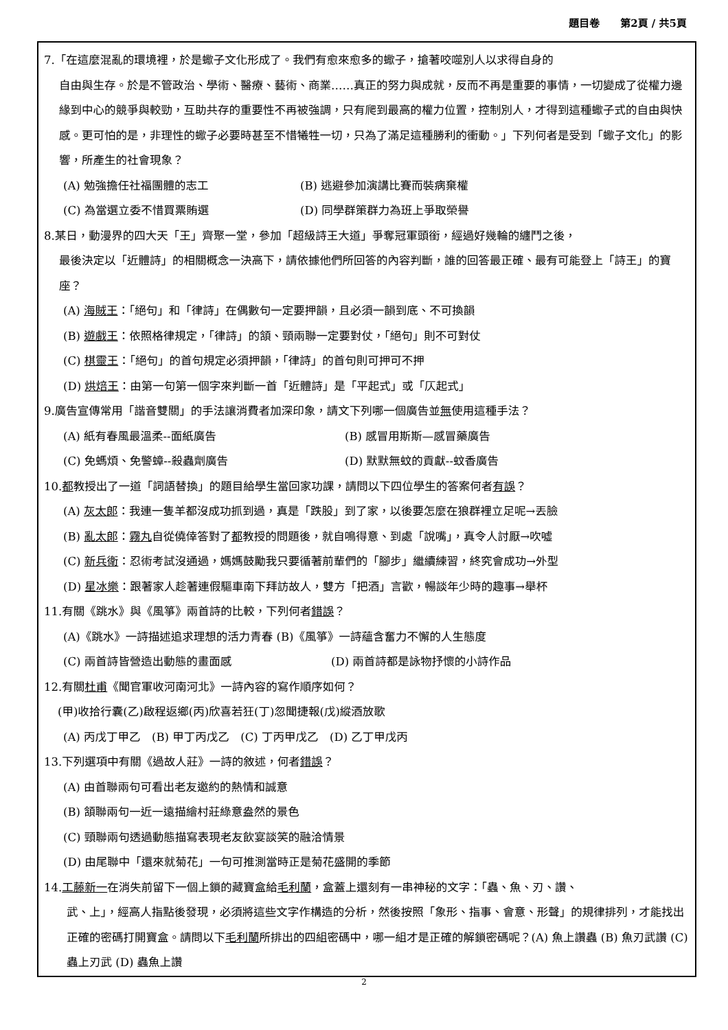題目卷　　第2頁 / 共5頁
7.「在這麼混亂的環境裡，於是蠍子文化形成了。我們有愈來愈多的蠍子，搶著咬噬別人以求得自身的
自由與生存。於是不管政治、學術、醫療、藝術、商業……真正的努力與成就，反而不再是重要的事情，一切變成了從權力邊緣到中心的競爭與較勁，互助共存的重要性不再被強調，只有爬到最高的權力位置，控制別人，才得到這種蠍子式的自由與快感。更可怕的是，非理性的蠍子必要時甚至不惜犧牲一切，只為了滿足這種勝利的衝動。」下列何者是受到「蠍子文化」的影響，所產生的社會現象？
(A) 勉強擔任社福團體的志工 (B) 逃避參加演講比賽而裝病棄權
(C) 為當選立委不惜買票賄選 (D) 同學群策群力為班上爭取榮譽
8.某日，動漫界的四大天「王」齊聚一堂，參加「超級詩王大道」爭奪冠軍頭銜，經過好幾輪的纏鬥之後，
最後決定以「近體詩」的相關概念一決高下，請依據他們所回答的內容判斷，誰的回答最正確、最有可能登上「詩王」的寶座？
(A) 海賊王：「絕句」和「律詩」在偶數句一定要押韻，且必須一韻到底、不可換韻
(B) 遊戲王：依照格律規定，「律詩」的頷、頸兩聯一定要對仗，「絕句」則不可對仗
(C) 棋靈王：「絕句」的首句規定必須押韻，「律詩」的首句則可押可不押
(D) 烘焙王：由第一句第一個字來判斷一首「近體詩」是「平起式」或「仄起式」
9.廣告宣傳常用「諧音雙關」的手法讓消費者加深印象，請文下列哪一個廣告並無使用這種手法？
(A) 紙有春風最溫柔--面紙廣告 (B) 感冒用斯斯—感冒藥廣告
(C) 免螞煩、免警蟑--殺蟲劑廣告 (D) 默默無蚊的貢獻--蚊香廣告
10.都教授出了一道「詞語替換」的題目給學生當回家功課，請問以下四位學生的答案何者有誤？
(A) 灰太郎：我連一隻羊都沒成功抓到過，真是「跌股」到了家，以後要怎麼在狼群裡立足呢→丟臉
(B) 亂太郎：霧丸自從僥倖答對了都教授的問題後，就自鳴得意、到處「說嘴」，真令人討厭→吹噓
(C) 新兵衛：忍術考試沒通過，媽媽鼓勵我只要循著前輩們的「腳步」繼續練習，終究會成功→外型
(D) 星冰樂：跟著家人趁著連假驅車南下拜訪故人，雙方「把酒」言歡，暢談年少時的趣事→舉杯
11.有關《跳水》與《風箏》兩首詩的比較，下列何者錯誤？
(A)《跳水》一詩描述追求理想的活力青春 (B)《風箏》一詩蘊含奮力不懈的人生態度
(C) 兩首詩皆營造出動態的畫面感 (D) 兩首詩都是詠物抒懷的小詩作品
12.有關杜甫《聞官軍收河南河北》一詩內容的寫作順序如何？
(甲)收拾行囊(乙)啟程返鄉(丙)欣喜若狂(丁)忽聞捷報(戊)縱酒放歌
(A) 丙戊丁甲乙　(B) 甲丁丙戊乙　(C) 丁丙甲戊乙　(D) 乙丁甲戊丙
13.下列選項中有關《過故人莊》一詩的敘述，何者錯誤？
(A) 由首聯兩句可看出老友邀約的熱情和誠意
(B) 頷聯兩句一近一遠描繪村莊綠意盎然的景色
(C) 頸聯兩句透過動態描寫表現老友飲宴談笑的融洽情景
(D) 由尾聯中「還來就菊花」一句可推測當時正是菊花盛開的季節
14.工藤新一在消失前留下一個上鎖的藏寶盒給毛利蘭，盒蓋上還刻有一串神秘的文字：「蟲、魚、刃、讚、
武、上」，經高人指點後發現，必須將這些文字作構造的分析，然後按照「象形、指事、會意、形聲」的規律排列，才能找出正確的密碼打開寶盒。請問以下毛利蘭所排出的四組密碼中，哪一組才是正確的解鎖密碼呢？(A) 魚上讚蟲 (B) 魚刃武讚 (C) 蟲上刃武 (D) 蟲魚上讚
2